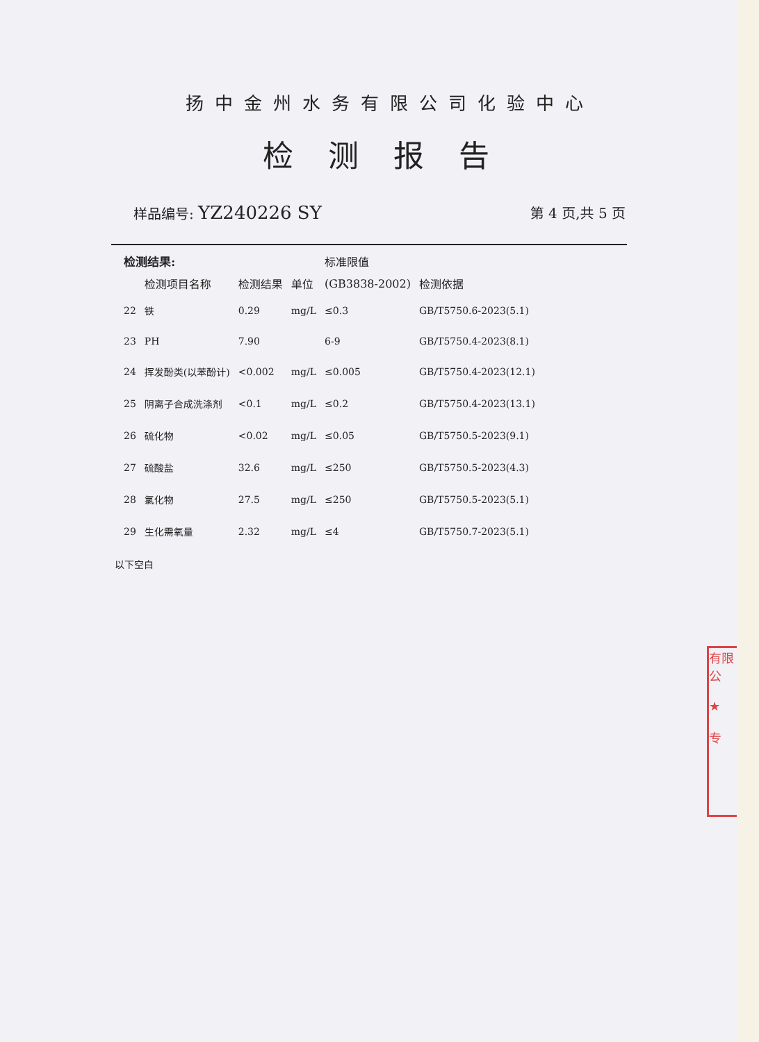扬中金州水务有限公司化验中心
检测报告
样品编号: YZ240226 SY 第 4 页,共 5 页
| 检测结果: | | | | 标准限值 | |
| --- | --- | --- | --- | --- | --- |
| | 检测项目名称 | 检测结果 | 单位 | (GB3838-2002) | 检测依据 |
| 22 | 铁 | 0.29 | mg/L | ≤0.3 | GB/T5750.6-2023(5.1) |
| 23 | PH | 7.90 | | 6-9 | GB/T5750.4-2023(8.1) |
| 24 | 挥发酚类(以苯酚计) | <0.002 | mg/L | ≤0.005 | GB/T5750.4-2023(12.1) |
| 25 | 阴离子合成洗涤剂 | <0.1 | mg/L | ≤0.2 | GB/T5750.4-2023(13.1) |
| 26 | 硫化物 | <0.02 | mg/L | ≤0.05 | GB/T5750.5-2023(9.1) |
| 27 | 硫酸盐 | 32.6 | mg/L | ≤250 | GB/T5750.5-2023(4.3) |
| 28 | 氯化物 | 27.5 | mg/L | ≤250 | GB/T5750.5-2023(5.1) |
| 29 | 生化需氧量 | 2.32 | mg/L | ≤4 | GB/T5750.7-2023(5.1) |
以下空白
有限公
★
专